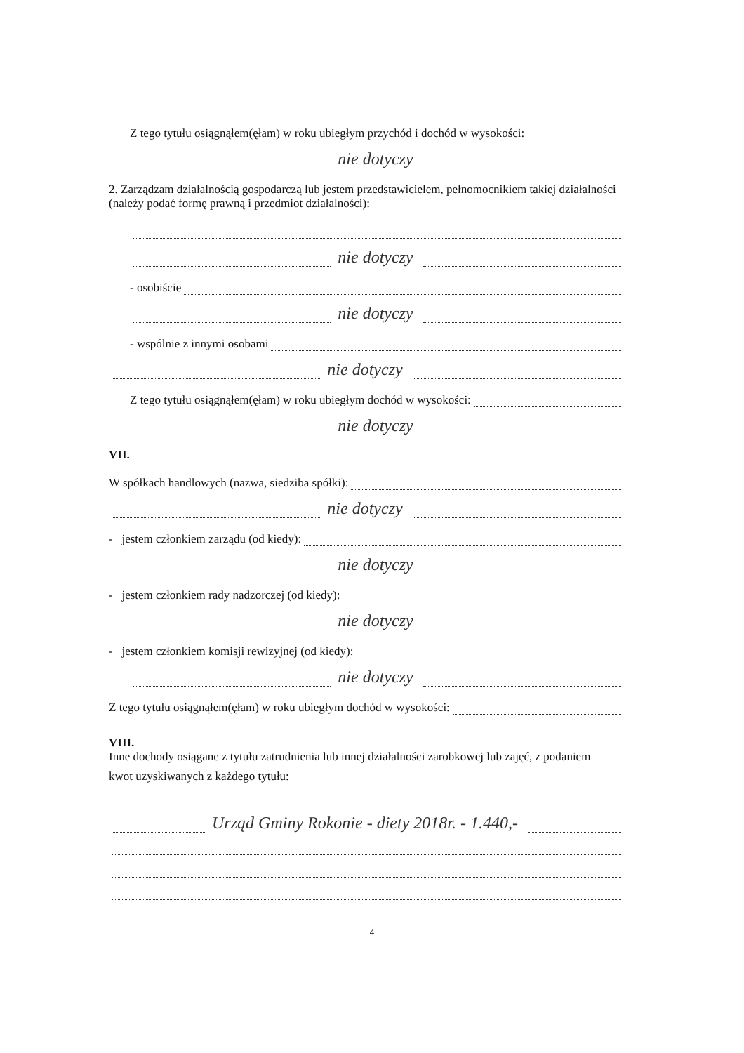Z tego tytułu osiągnąłem(ęłam) w roku ubiegłym przychód i dochód w wysokości:
nie dotyczy
2. Zarządzam działalnością gospodarczą lub jestem przedstawicielem, pełnomocnikiem takiej działalności (należy podać formę prawną i przedmiot działalności):
nie dotyczy
- osobiście
nie dotyczy
- wspólnie z innymi osobami
nie dotyczy
Z tego tytułu osiągnąłem(ęłam) w roku ubiegłym dochód w wysokości:
nie dotyczy
VII.
W spółkach handlowych (nazwa, siedziba spółki):
nie dotyczy
- jestem członkiem zarządu (od kiedy):
nie dotyczy
- jestem członkiem rady nadzorczej (od kiedy):
nie dotyczy
- jestem członkiem komisji rewizyjnej (od kiedy):
nie dotyczy
Z tego tytułu osiągnąłem(ęłam) w roku ubiegłym dochód w wysokości:
VIII.
Inne dochody osiągane z tytułu zatrudnienia lub innej działalności zarobkowej lub zajęć, z podaniem
kwot uzyskiwanych z każdego tytułu:
Urząd Gminy Rokonie - diety 2018r. - 1.440,-
4